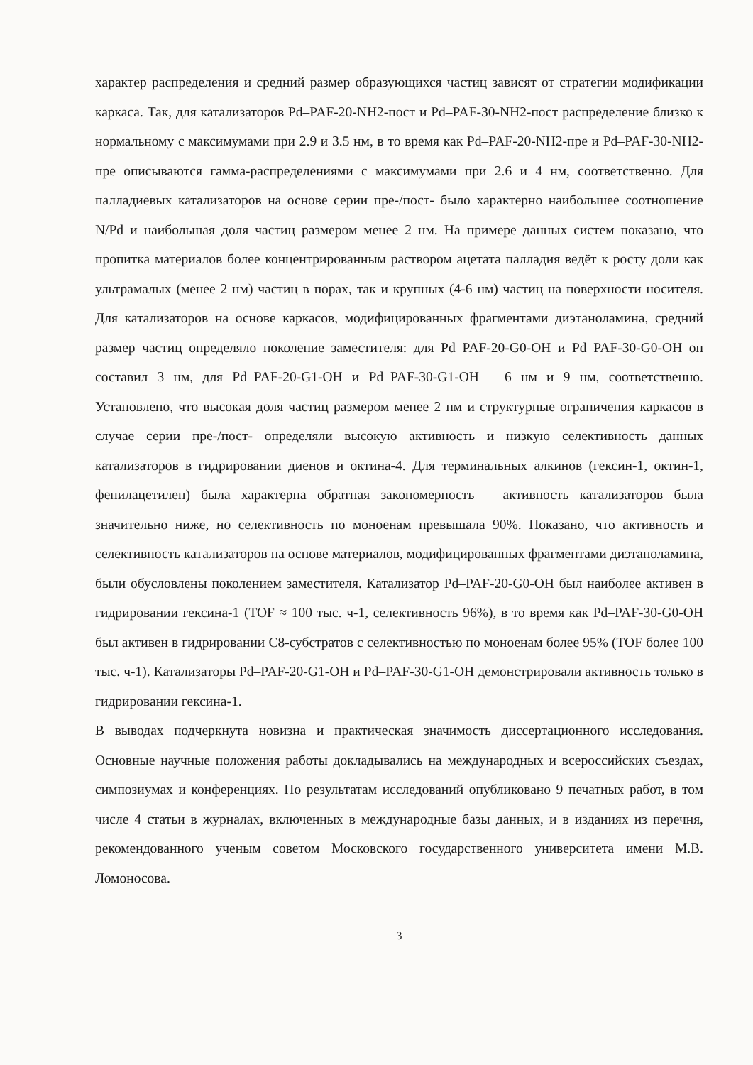характер распределения и средний размер образующихся частиц зависят от стратегии модификации каркаса. Так, для катализаторов Pd–PAF-20-NH2-пост и Pd–PAF-30-NH2-пост распределение близко к нормальному с максимумами при 2.9 и 3.5 нм, в то время как Pd–PAF-20-NH2-пре и Pd–PAF-30-NH2-пре описываются гамма-распределениями с максимумами при 2.6 и 4 нм, соответственно. Для палладиевых катализаторов на основе серии пре-/пост- было характерно наибольшее соотношение N/Pd и наибольшая доля частиц размером менее 2 нм. На примере данных систем показано, что пропитка материалов более концентрированным раствором ацетата палладия ведёт к росту доли как ультрамалых (менее 2 нм) частиц в порах, так и крупных (4-6 нм) частиц на поверхности носителя. Для катализаторов на основе каркасов, модифицированных фрагментами диэтаноламина, средний размер частиц определяло поколение заместителя: для Pd–PAF-20-G0-OH и Pd–PAF-30-G0-OH он составил 3 нм, для Pd–PAF-20-G1-OH и Pd–PAF-30-G1-OH – 6 нм и 9 нм, соответственно. Установлено, что высокая доля частиц размером менее 2 нм и структурные ограничения каркасов в случае серии пре-/пост- определяли высокую активность и низкую селективность данных катализаторов в гидрировании диенов и октина-4. Для терминальных алкинов (гексин-1, октин-1, фенилацетилен) была характерна обратная закономерность – активность катализаторов была значительно ниже, но селективность по моноенам превышала 90%. Показано, что активность и селективность катализаторов на основе материалов, модифицированных фрагментами диэтаноламина, были обусловлены поколением заместителя. Катализатор Pd–PAF-20-G0-OH был наиболее активен в гидрировании гексина-1 (TOF ≈ 100 тыс. ч-1, селективность 96%), в то время как Pd–PAF-30-G0-OH был активен в гидрировании C8-субстратов с селективностью по моноенам более 95% (TOF более 100 тыс. ч-1). Катализаторы Pd–PAF-20-G1-OH и Pd–PAF-30-G1-OH демонстрировали активность только в гидрировании гексина-1.
В выводах подчеркнута новизна и практическая значимость диссертационного исследования. Основные научные положения работы докладывались на международных и всероссийских съездах, симпозиумах и конференциях. По результатам исследований опубликовано 9 печатных работ, в том числе 4 статьи в журналах, включенных в международные базы данных, и в изданиях из перечня, рекомендованного ученым советом Московского государственного университета имени М.В. Ломоносова.
3